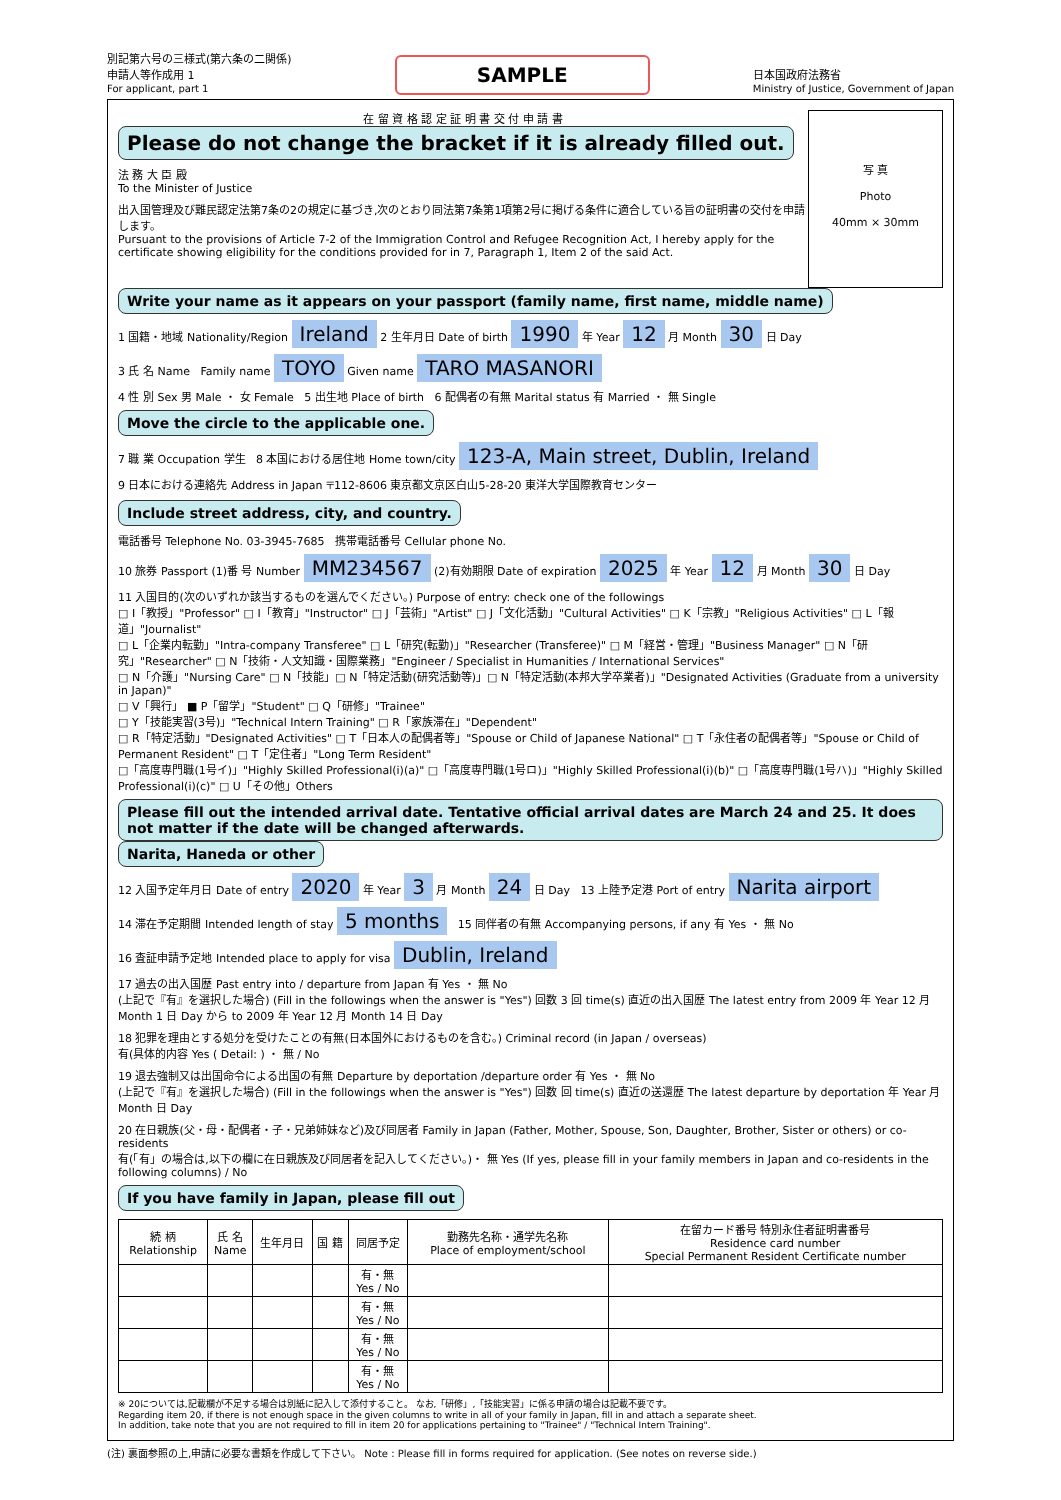別記第六号の三様式(第六条の二関係)
申請人等作成用 1
For applicant, part 1
SAMPLE
日本国政府法務省
Ministry of Justice, Government of Japan
写 真
Photo
40mm × 30mm
在 留 資 格 認 定 証 明 書 交 付 申 請 書
Please do not change the bracket if it is already filled out.
法 務 大 臣 殿
To the Minister of Justice
出入国管理及び難民認定法第7条の2の規定に基づき,次のとおり同法第7条第1項第2号に掲げる条件に適合している旨の証明書の交付を申請します。
Pursuant to the provisions of Article 7-2 of the Immigration Control and Refugee Recognition Act, I hereby apply for the certificate showing eligibility for the conditions provided for in 7, Paragraph 1, Item 2 of the said Act.
Write your name as it appears on your passport (family name, first name, middle name)
1 国籍・地域 Nationality/Region Ireland 2 生年月日 Date of birth 1990 年 Year 12 月 Month 30 日 Day
3 氏 名 Name Family name TOYO Given name TARO MASANORI
4 性 別 Sex 男 Male ・ 女 Female 5 出生地 Place of birth 6 配偶者の有無 Marital status 有 Married ・ 無 Single
Move the circle to the applicable one.
7 職 業 Occupation 学生 8 本国における居住地 Home town/city 123-A, Main street, Dublin, Ireland
9 日本における連絡先 Address in Japan 〒112-8606 東京都文京区白山5-28-20 東洋大学国際教育センター
Include street address, city, and country.
電話番号 Telephone No. 03-3945-7685 携帯電話番号 Cellular phone No.
10 旅券 Passport (1)番 号 Number MM234567 (2)有効期限 Date of expiration 2025 年 Year 12 月 Month 30 日 Day
11 入国目的(次のいずれか該当するものを選んでください。) Purpose of entry: check one of the followings
□ I「教授」"Professor" □ I「教育」"Instructor" □ J「芸術」"Artist" □ J「文化活動」"Cultural Activities" □ K「宗教」"Religious Activities" □ L「報道」"Journalist"
□ L「企業内転勤」"Intra-company Transferee" □ L「研究(転勤)」"Researcher (Transferee)" □ M「経営・管理」"Business Manager" □ N「研究」"Researcher" □ N「技術・人文知識・国際業務」"Engineer / Specialist in Humanities / International Services"
□ N「介護」"Nursing Care" □ N「技能」□ N「特定活動(研究活動等)」□ N「特定活動(本邦大学卒業者)」"Designated Activities (Graduate from a university in Japan)"
□ V「興行」 ■ P「留学」"Student" □ Q「研修」"Trainee"
□ Y「技能実習(3号)」"Technical Intern Training" □ R「家族滞在」"Dependent"
□ R「特定活動」"Designated Activities" □ T「日本人の配偶者等」"Spouse or Child of Japanese National" □ T「永住者の配偶者等」"Spouse or Child of Permanent Resident" □ T「定住者」"Long Term Resident"
□「高度専門職(1号イ)」"Highly Skilled Professional(i)(a)" □「高度専門職(1号ロ)」"Highly Skilled Professional(i)(b)" □「高度専門職(1号ハ)」"Highly Skilled Professional(i)(c)" □ U「その他」Others
Please fill out the intended arrival date. Tentative official arrival dates are March 24 and 25. It does not matter if the date will be changed afterwards.
Narita, Haneda or other
12 入国予定年月日 Date of entry 2020 年 Year 3 月 Month 24 日 Day 13 上陸予定港 Port of entry Narita airport
14 滞在予定期間 Intended length of stay 5 months 15 同伴者の有無 Accompanying persons, if any 有 Yes ・ 無 No
16 査証申請予定地 Intended place to apply for visa Dublin, Ireland
17 過去の出入国歴 Past entry into / departure from Japan 有 Yes ・ 無 No
(上記で『有』を選択した場合) (Fill in the followings when the answer is "Yes") 回数 3 回 time(s) 直近の出入国歴 The latest entry from 2009 年 Year 12 月 Month 1 日 Day から to 2009 年 Year 12 月 Month 14 日 Day
18 犯罪を理由とする処分を受けたことの有無(日本国外におけるものを含む。) Criminal record (in Japan / overseas)
有(具体的内容 Yes ( Detail: ) ・ 無 / No
19 退去強制又は出国命令による出国の有無 Departure by deportation /departure order 有 Yes ・ 無 No
(上記で『有』を選択した場合) (Fill in the followings when the answer is "Yes") 回数 回 time(s) 直近の送還歴 The latest departure by deportation 年 Year 月 Month 日 Day
20 在日親族(父・母・配偶者・子・兄弟姉妹など)及び同居者 Family in Japan (Father, Mother, Spouse, Son, Daughter, Brother, Sister or others) or co-residents
有(「有」の場合は,以下の欄に在日親族及び同居者を記入してください。)・ 無 Yes (If yes, please fill in your family members in Japan and co-residents in the following columns) / No
If you have family in Japan, please fill out
| 続 柄 Relationship | 氏 名 Name | 生年月日 | 国 籍 | 同居予定 | 勤務先名称・通学先名称 Place of employment/school | 在留カード番号 特別永住者証明書番号 Residence card number Special Permanent Resident Certificate number |
| --- | --- | --- | --- | --- | --- | --- |
| | | | | 有・無 Yes / No | | |
| | | | | 有・無 Yes / No | | |
| | | | | 有・無 Yes / No | | |
| | | | | 有・無 Yes / No | | |
※ 20については,記載欄が不足する場合は別紙に記入して添付すること。 なお,「研修」,「技能実習」に係る申請の場合は記載不要です。
Regarding item 20, if there is not enough space in the given columns to write in all of your family in Japan, fill in and attach a separate sheet.
In addition, take note that you are not required to fill in item 20 for applications pertaining to "Trainee" / "Technical Intern Training".
(注) 裏面参照の上,申請に必要な書類を作成して下さい。 Note : Please fill in forms required for application. (See notes on reverse side.)